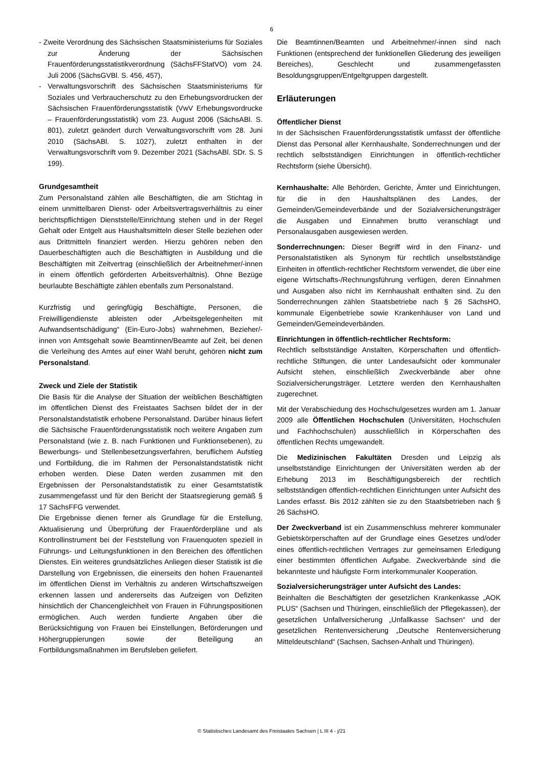6
- Zweite Verordnung des Sächsischen Staatsministeriums für Soziales zur Änderung der Sächsischen Frauenförderungsstatistikverordnung (SächsFFStatVO) vom 24. Juli 2006 (SächsGVBl. S. 456, 457),
- Verwaltungsvorschrift des Sächsischen Staatsministeriums für Soziales und Verbraucherschutz zu den Erhebungsvordrucken der Sächsischen Frauenförderungsstatistik (VwV Erhebungsvordrucke – Frauenförderungsstatistik) vom 23. August 2006 (SächsABl. S. 801), zuletzt geändert durch Verwaltungsvorschrift vom 28. Juni 2010 (SächsABl. S. 1027), zuletzt enthalten in der Verwaltungsvorschrift vom 9. Dezember 2021 (SächsABl. SDr. S. S 199).
Grundgesamtheit
Zum Personalstand zählen alle Beschäftigten, die am Stichtag in einem unmittelbaren Dienst- oder Arbeitsvertragsverhältnis zu einer berichtspflichtigen Dienststelle/Einrichtung stehen und in der Regel Gehalt oder Entgelt aus Haushaltsmitteln dieser Stelle beziehen oder aus Drittmitteln finanziert werden. Hierzu gehören neben den Dauerbeschäftigten auch die Beschäftigten in Ausbildung und die Beschäftigten mit Zeitvertrag (einschließlich der Arbeitnehmer/-innen in einem öffentlich geförderten Arbeitsverhältnis). Ohne Bezüge beurlaubte Beschäftigte zählen ebenfalls zum Personalstand.
Kurzfristig und geringfügig Beschäftigte, Personen, die Freiwilligendienste ableisten oder „Arbeitsgelegenheiten mit Aufwandsentschädigung“ (Ein-Euro-Jobs) wahrnehmen, Bezieher/-innen von Amtsgehalt sowie Beamtinnen/Beamte auf Zeit, bei denen die Verleihung des Amtes auf einer Wahl beruht, gehören nicht zum Personalstand.
Zweck und Ziele der Statistik
Die Basis für die Analyse der Situation der weiblichen Beschäftigten im öffentlichen Dienst des Freistaates Sachsen bildet der in der Personalstandstatistik erhobene Personalstand. Darüber hinaus liefert die Sächsische Frauenförderungsstatistik noch weitere Angaben zum Personalstand (wie z. B. nach Funktionen und Funktionsebenen), zu Bewerbungs- und Stellenbesetzungsverfahren, beruflichem Aufstieg und Fortbildung, die im Rahmen der Personalstandstatistik nicht erhoben werden. Diese Daten werden zusammen mit den Ergebnissen der Personalstandstatistik zu einer Gesamtstatistik zusammengefasst und für den Bericht der Staatsregierung gemäß § 17 SächsFFG verwendet.
Die Ergebnisse dienen ferner als Grundlage für die Erstellung, Aktualisierung und Überprüfung der Frauenförderpläne und als Kontrollinstrument bei der Feststellung von Frauenquoten speziell in Führungs- und Leitungsfunktionen in den Bereichen des öffentlichen Dienstes. Ein weiteres grundsätzliches Anliegen dieser Statistik ist die Darstellung von Ergebnissen, die einerseits den hohen Frauenanteil im öffentlichen Dienst im Verhältnis zu anderen Wirtschaftszweigen erkennen lassen und andererseits das Aufzeigen von Defiziten hinsichtlich der Chancengleichheit von Frauen in Führungspositionen ermöglichen. Auch werden fundierte Angaben über die Berücksichtigung von Frauen bei Einstellungen, Beförderungen und Höhergruppierungen sowie der Beteiligung an Fortbildungsmaßnahmen im Berufsleben geliefert.
Die Beamtinnen/Beamten und Arbeitnehmer/-innen sind nach Funktionen (entsprechend der funktionellen Gliederung des jeweiligen Bereiches), Geschlecht und zusammengefassten Besoldungsgruppen/Entgeltgruppen dargestellt.
Erläuterungen
Öffentlicher Dienst
In der Sächsischen Frauenförderungsstatistik umfasst der öffentliche Dienst das Personal aller Kernhaushalte, Sonderrechnungen und der rechtlich selbstständigen Einrichtungen in öffentlich-rechtlicher Rechtsform (siehe Übersicht).
Kernhaushalte: Alle Behörden, Gerichte, Ämter und Einrichtungen, für die in den Haushaltsplänen des Landes, der Gemeinden/Gemeindeverbände und der Sozialversicherungsträger die Ausgaben und Einnahmen brutto veranschlagt und Personalausgaben ausgewiesen werden.
Sonderrechnungen: Dieser Begriff wird in den Finanz- und Personalstatistiken als Synonym für rechtlich unselbstständige Einheiten in öffentlich-rechtlicher Rechtsform verwendet, die über eine eigene Wirtschafts-/Rechnungsführung verfügen, deren Einnahmen und Ausgaben also nicht im Kernhaushalt enthalten sind. Zu den Sonderrechnungen zählen Staatsbetriebe nach § 26 SächsHO, kommunale Eigenbetriebe sowie Krankenhäuser von Land und Gemeinden/Gemeindeverbänden.
Einrichtungen in öffentlich-rechtlicher Rechtsform:
Rechtlich selbstständige Anstalten, Körperschaften und öffentlich-rechtliche Stiftungen, die unter Landesaufsicht oder kommunaler Aufsicht stehen, einschließlich Zweckverbände aber ohne Sozialversicherungsträger. Letztere werden den Kernhaushalten zugerechnet.
Mit der Verabschiedung des Hochschulgesetzes wurden am 1. Januar 2009 alle Öffentlichen Hochschulen (Universitäten, Hochschulen und Fachhochschulen) ausschließlich in Körperschaften des öffentlichen Rechts umgewandelt.
Die Medizinischen Fakultäten Dresden und Leipzig als unselbstständige Einrichtungen der Universitäten werden ab der Erhebung 2013 im Beschäftigungsbereich der rechtlich selbstständigen öffentlich-rechtlichen Einrichtungen unter Aufsicht des Landes erfasst. Bis 2012 zählten sie zu den Staatsbetrieben nach § 26 SächsHO.
Der Zweckverband ist ein Zusammenschluss mehrerer kommunaler Gebietskörperschaften auf der Grundlage eines Gesetzes und/oder eines öffentlich-rechtlichen Vertrages zur gemeinsamen Erledigung einer bestimmten öffentlichen Aufgabe. Zweckverbände sind die bekannteste und häufigste Form interkommunaler Kooperation.
Sozialversicherungsträger unter Aufsicht des Landes:
Beinhalten die Beschäftigten der gesetzlichen Krankenkasse „AOK PLUS“ (Sachsen und Thüringen, einschließlich der Pflegekassen), der gesetzlichen Unfallversicherung „Unfallkasse Sachsen“ und der gesetzlichen Rentenversicherung „Deutsche Rentenversicherung Mitteldeutschland“ (Sachsen, Sachsen-Anhalt und Thüringen).
© Statistisches Landesamt des Freistaates Sachsen | L III 4 - j/21